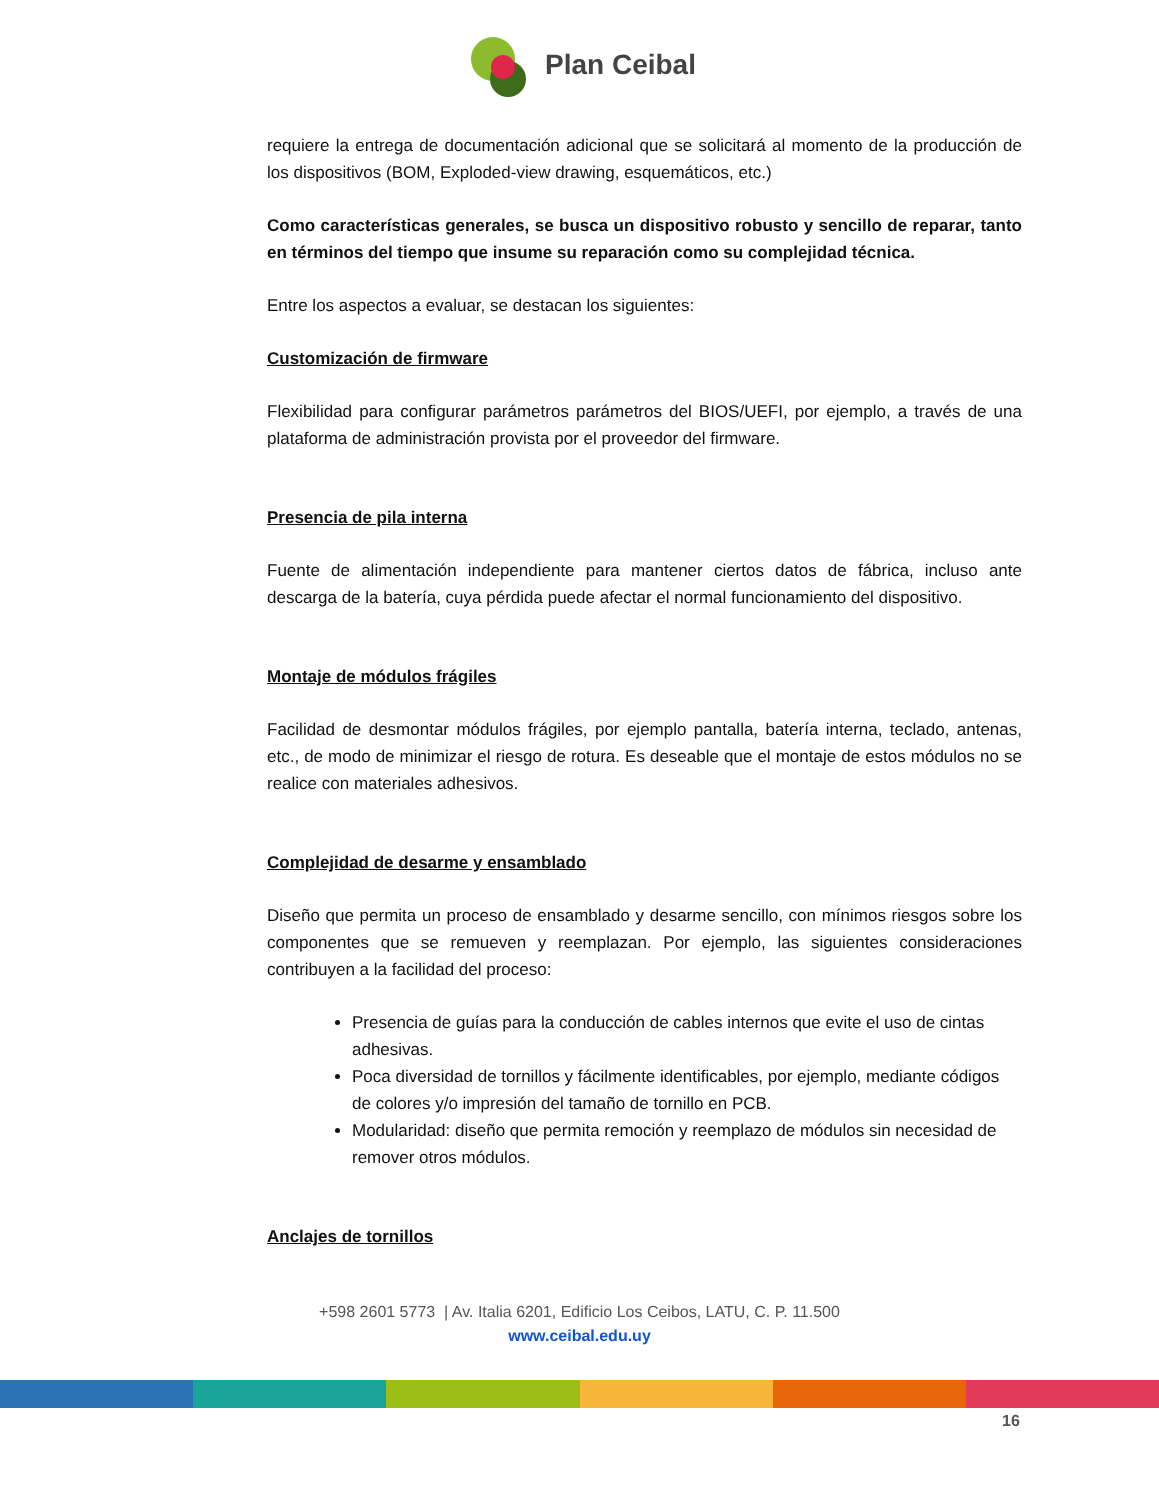Plan Ceibal
requiere la entrega de documentación adicional que se solicitará al momento de la producción de los dispositivos (BOM, Exploded-view drawing, esquemáticos, etc.)
Como características generales, se busca un dispositivo robusto y sencillo de reparar, tanto en términos del tiempo que insume su reparación como su complejidad técnica.
Entre los aspectos a evaluar, se destacan los siguientes:
Customización de firmware
Flexibilidad para configurar parámetros parámetros del BIOS/UEFI, por ejemplo, a través de una plataforma de administración provista por el proveedor del firmware.
Presencia de pila interna
Fuente de alimentación independiente para mantener ciertos datos de fábrica, incluso ante descarga de la batería, cuya pérdida puede afectar el normal funcionamiento del dispositivo.
Montaje de módulos frágiles
Facilidad de desmontar módulos frágiles, por ejemplo pantalla, batería interna, teclado, antenas, etc., de modo de minimizar el riesgo de rotura. Es deseable que el montaje de estos módulos no se realice con materiales adhesivos.
Complejidad de desarme y ensamblado
Diseño que permita un proceso de ensamblado y desarme sencillo, con mínimos riesgos sobre los componentes que se remueven y reemplazan. Por ejemplo, las siguientes consideraciones contribuyen a la facilidad del proceso:
Presencia de guías para la conducción de cables internos que evite el uso de cintas adhesivas.
Poca diversidad de tornillos y fácilmente identificables, por ejemplo, mediante códigos de colores y/o impresión del tamaño de tornillo en PCB.
Modularidad: diseño que permita remoción y reemplazo de módulos sin necesidad de remover otros módulos.
Anclajes de tornillos
+598 2601 5773 | Av. Italia 6201, Edificio Los Ceibos, LATU, C. P. 11.500
www.ceibal.edu.uy
16